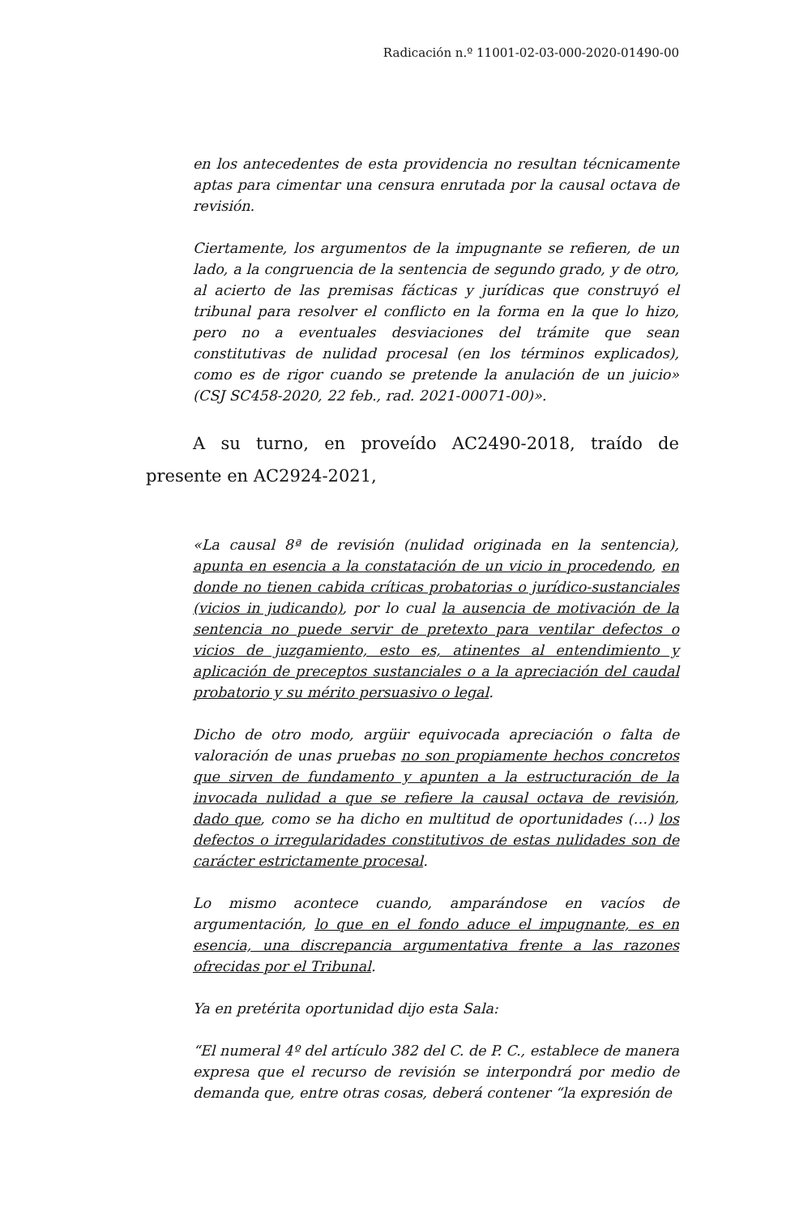Radicación n.º 11001-02-03-000-2020-01490-00
en los antecedentes de esta providencia no resultan técnicamente aptas para cimentar una censura enrutada por la causal octava de revisión.
Ciertamente, los argumentos de la impugnante se refieren, de un lado, a la congruencia de la sentencia de segundo grado, y de otro, al acierto de las premisas fácticas y jurídicas que construyó el tribunal para resolver el conflicto en la forma en la que lo hizo, pero no a eventuales desviaciones del trámite que sean constitutivas de nulidad procesal (en los términos explicados), como es de rigor cuando se pretende la anulación de un juicio» (CSJ SC458-2020, 22 feb., rad. 2021-00071-00)».
A su turno, en proveído AC2490-2018, traído de presente en AC2924-2021,
«La causal 8ª de revisión (nulidad originada en la sentencia), apunta en esencia a la constatación de un vicio in procedendo, en donde no tienen cabida críticas probatorias o jurídico-sustanciales (vicios in judicando), por lo cual la ausencia de motivación de la sentencia no puede servir de pretexto para ventilar defectos o vicios de juzgamiento, esto es, atinentes al entendimiento y aplicación de preceptos sustanciales o a la apreciación del caudal probatorio y su mérito persuasivo o legal.
Dicho de otro modo, argüir equivocada apreciación o falta de valoración de unas pruebas no son propiamente hechos concretos que sirven de fundamento y apunten a la estructuración de la invocada nulidad a que se refiere la causal octava de revisión, dado que, como se ha dicho en multitud de oportunidades (…) los defectos o irregularidades constitutivos de estas nulidades son de carácter estrictamente procesal.
Lo mismo acontece cuando, amparándose en vacíos de argumentación, lo que en el fondo aduce el impugnante, es en esencia, una discrepancia argumentativa frente a las razones ofrecidas por el Tribunal.
Ya en pretérita oportunidad dijo esta Sala:
“El numeral 4º del artículo 382 del C. de P. C., establece de manera expresa que el recurso de revisión se interpondrá por medio de demanda que, entre otras cosas, deberá contener “la expresión de